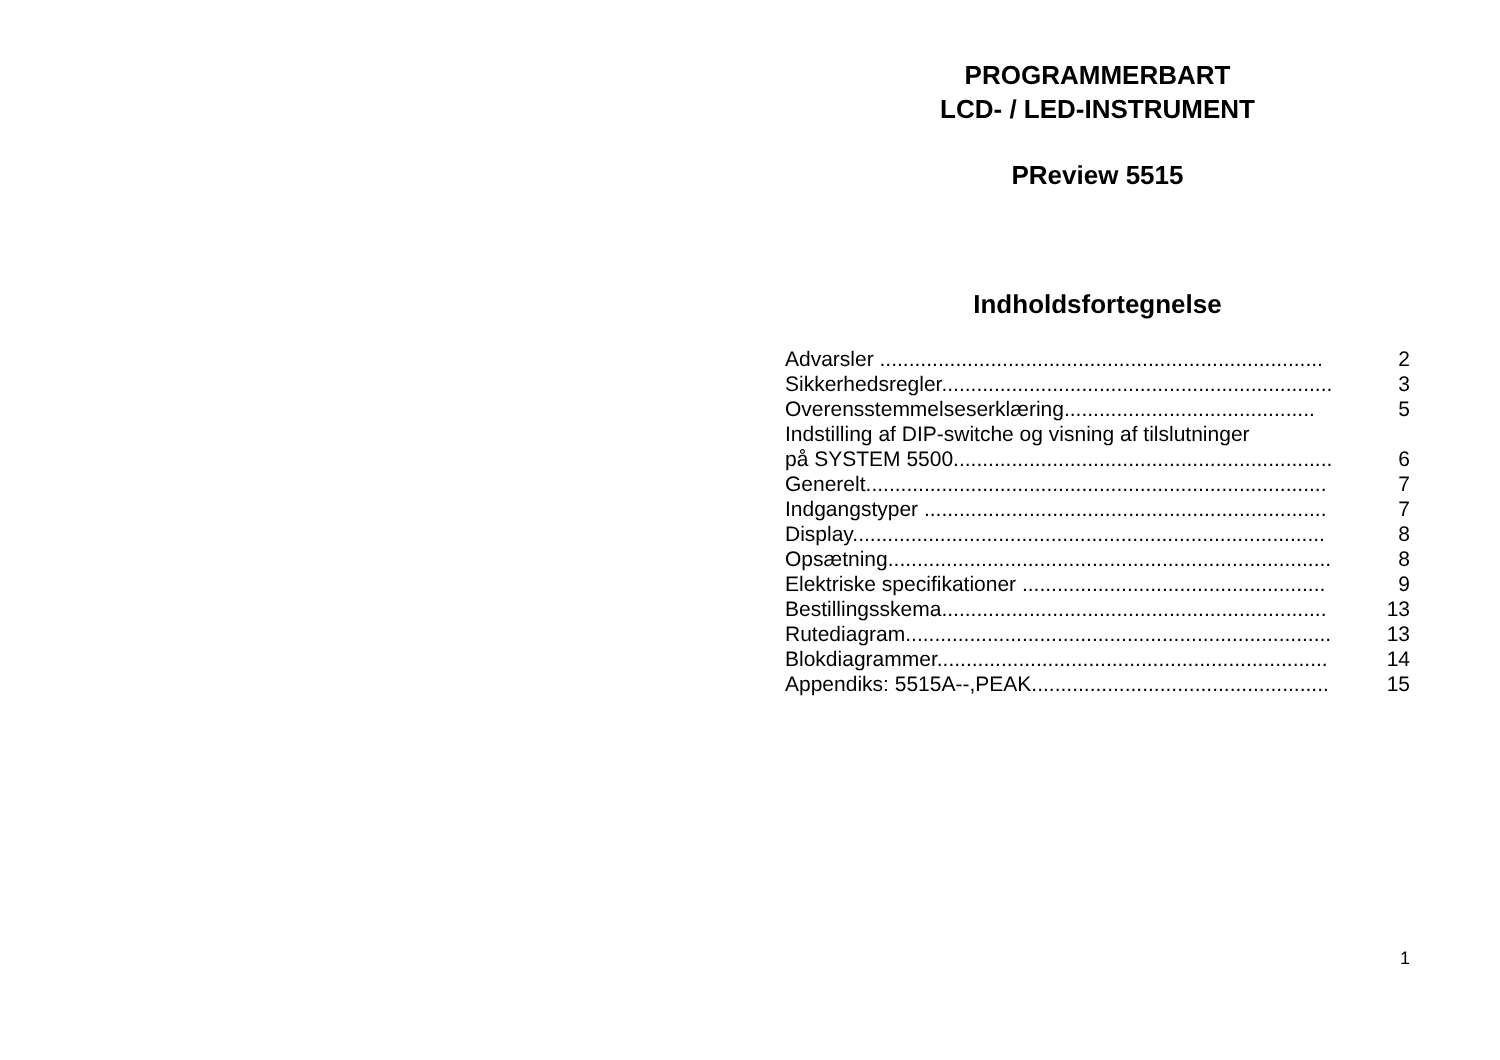PROGRAMMERBART
LCD- / LED-INSTRUMENT
PReview 5515
Indholdsfortegnelse
| Advarsler ............................................................................ | 2 |
| Sikkerhedsregler................................................................... | 3 |
| Overensstemmelseserklæring........................................... | 5 |
| Indstilling af DIP-switche og visning af tilslutninger | |
| på SYSTEM 5500................................................................. | 6 |
| Generelt............................................................................... | 7 |
| Indgangstyper ..................................................................... | 7 |
| Display................................................................................. | 8 |
| Opsætning............................................................................ | 8 |
| Elektriske specifikationer .................................................... | 9 |
| Bestillingsskema.................................................................. | 13 |
| Rutediagram......................................................................... | 13 |
| Blokdiagrammer................................................................... | 14 |
| Appendiks: 5515A--,PEAK................................................... | 15 |
1